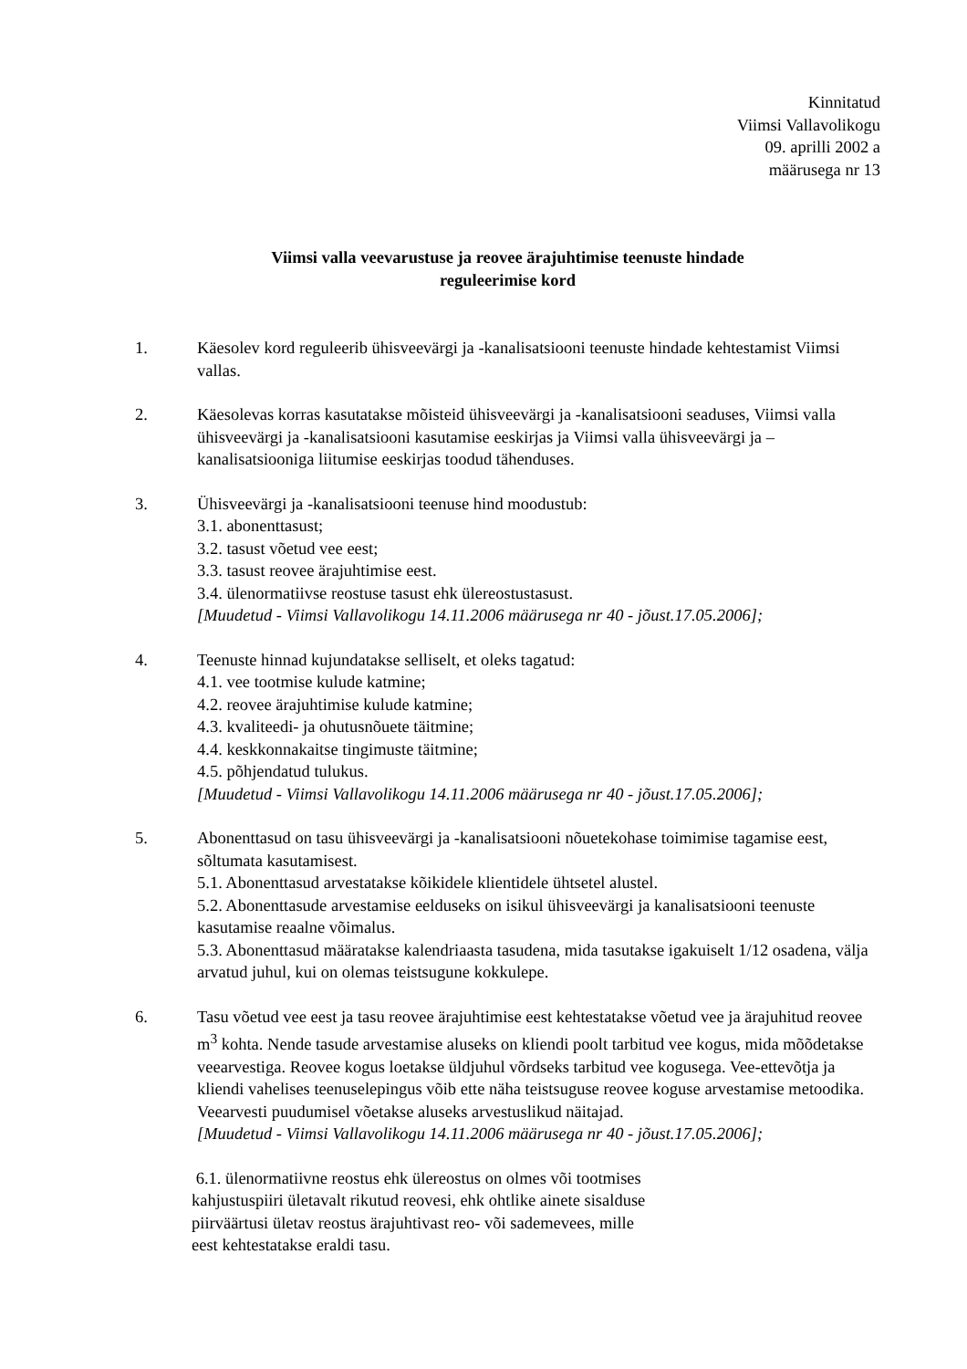Kinnitatud
Viimsi Vallavolikogu
09. aprilli 2002 a
määrusega nr 13
Viimsi valla veevarustuse ja reovee ärajuhtimise teenuste hindade
reguleerimise kord
1. Käesolev kord reguleerib ühisveevärgi ja -kanalisatsiooni teenuste hindade kehtestamist Viimsi vallas.
2. Käesolevas korras kasutatakse mõisteid ühisveevärgi ja -kanalisatsiooni seaduses, Viimsi valla ühisveevärgi ja -kanalisatsiooni kasutamise eeskirjas ja Viimsi valla ühisveevärgi ja –kanalisatsiooniga liitumise eeskirjas toodud tähenduses.
3. Ühisveevärgi ja -kanalisatsiooni teenuse hind moodustub:
3.1. abonenttasust;
3.2. tasust võetud vee eest;
3.3. tasust reovee ärajuhtimise eest.
3.4. ülenormatiivse reostuse tasust ehk ülereostustasust.
[Muudetud - Viimsi Vallavolikogu 14.11.2006 määrusega nr 40 - jõust.17.05.2006];
4. Teenuste hinnad kujundatakse selliselt, et oleks tagatud:
4.1. vee tootmise kulude katmine;
4.2. reovee ärajuhtimise kulude katmine;
4.3. kvaliteedi- ja ohutusnõuete täitmine;
4.4. keskkonnakaitse tingimuste täitmine;
4.5. põhjendatud tulukus.
[Muudetud - Viimsi Vallavolikogu 14.11.2006 määrusega nr 40 - jõust.17.05.2006];
5. Abonenttasud on tasu ühisveevärgi ja -kanalisatsiooni nõuetekohase toimimise tagamise eest, sõltumata kasutamisest.
5.1. Abonenttasud arvestatakse kõikidele klientidele ühtsetel alustel.
5.2. Abonenttasude arvestamise eelduseks on isikul ühisveevärgi ja kanalisatsiooni teenuste kasutamise reaalne võimalus.
5.3. Abonenttasud määratakse kalendriaasta tasudena, mida tasutakse igakuiselt 1/12 osadena, välja arvatud juhul, kui on olemas teistsugune kokkulepe.
6. Tasu võetud vee eest ja tasu reovee ärajuhtimise eest kehtestatakse võetud vee ja ärajuhitud reovee m<sup>3</sup> kohta. Nende tasude arvestamise aluseks on kliendi poolt tarbitud vee kogus, mida mõõdetakse veearvestiga. Reovee kogus loetakse üldjuhul võrdseks tarbitud vee kogusega. Vee-ettevõtja ja kliendi vahelises teenuselepingus võib ette näha teistsuguse reovee koguse arvestamise metoodika. Veearvesti puudumisel võetakse aluseks arvestuslikud näitajad.
[Muudetud - Viimsi Vallavolikogu 14.11.2006 määrusega nr 40 - jõust.17.05.2006];
6.1. ülenormatiivne reostus ehk ülereostus on olmes või tootmises
kahjustuspiiri ületavalt rikutud reovesi, ehk ohtlike ainete sisalduse
piirväärtusi ületav reostus ärajuhtivast reo- või sademevees, mille
eest kehtestatakse eraldi tasu.